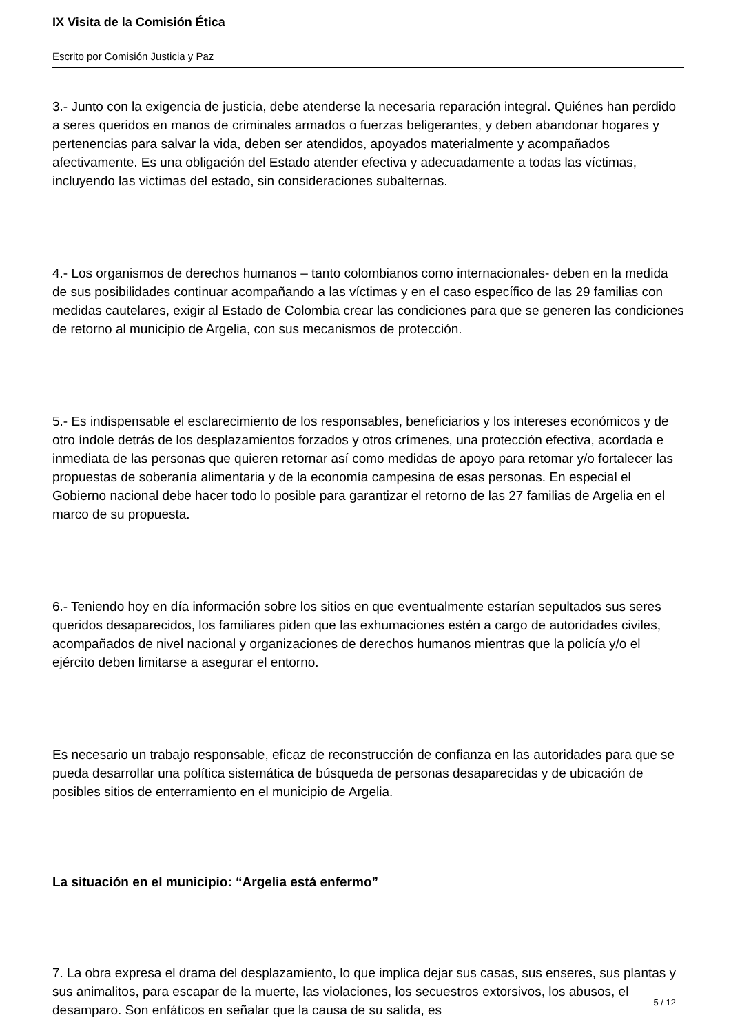IX Visita de la Comisión Ética
Escrito por Comisión Justicia y Paz
3.- Junto con la exigencia de justicia, debe atenderse la necesaria reparación integral. Quiénes han perdido a seres queridos en manos de criminales armados o fuerzas beligerantes, y deben abandonar hogares y pertenencias para salvar la vida, deben ser atendidos, apoyados materialmente y acompañados afectivamente. Es una obligación del Estado atender efectiva y adecuadamente a todas las víctimas, incluyendo las victimas del estado, sin consideraciones subalternas.
4.- Los organismos de derechos humanos – tanto colombianos como internacionales- deben en la medida de sus posibilidades continuar acompañando a las víctimas y en el caso específico de las 29 familias con medidas cautelares, exigir al Estado de Colombia crear las condiciones para que se generen las condiciones de retorno al municipio de Argelia, con sus mecanismos de protección.
5.- Es indispensable el esclarecimiento de los responsables, beneficiarios y los intereses económicos y de otro índole detrás de los desplazamientos forzados y otros crímenes, una protección efectiva, acordada e inmediata de las personas que quieren retornar así como medidas de apoyo para retomar y/o fortalecer las propuestas de soberanía alimentaria y de la economía campesina de esas personas. En especial el Gobierno nacional debe hacer todo lo posible para garantizar el retorno de las 27 familias de Argelia en el marco de su propuesta.
6.- Teniendo hoy en día información sobre los sitios en que eventualmente estarían sepultados sus seres queridos desaparecidos, los familiares piden que las exhumaciones estén a cargo de autoridades civiles, acompañados de nivel nacional y organizaciones de derechos humanos mientras que la policía y/o el ejército deben limitarse a asegurar el entorno.
Es necesario un trabajo responsable, eficaz de reconstrucción de confianza en las autoridades para que se pueda desarrollar una política sistemática de búsqueda de personas desaparecidas y de ubicación de posibles sitios de enterramiento en el municipio de Argelia.
La situación en el municipio: “Argelia está enfermo”
7. La obra expresa el drama del desplazamiento, lo que implica dejar sus casas, sus enseres, sus plantas y sus animalitos, para escapar de la muerte, las violaciones, los secuestros extorsivos, los abusos, el desamparo. Son enfáticos en señalar que la causa de su salida, es
5 / 12